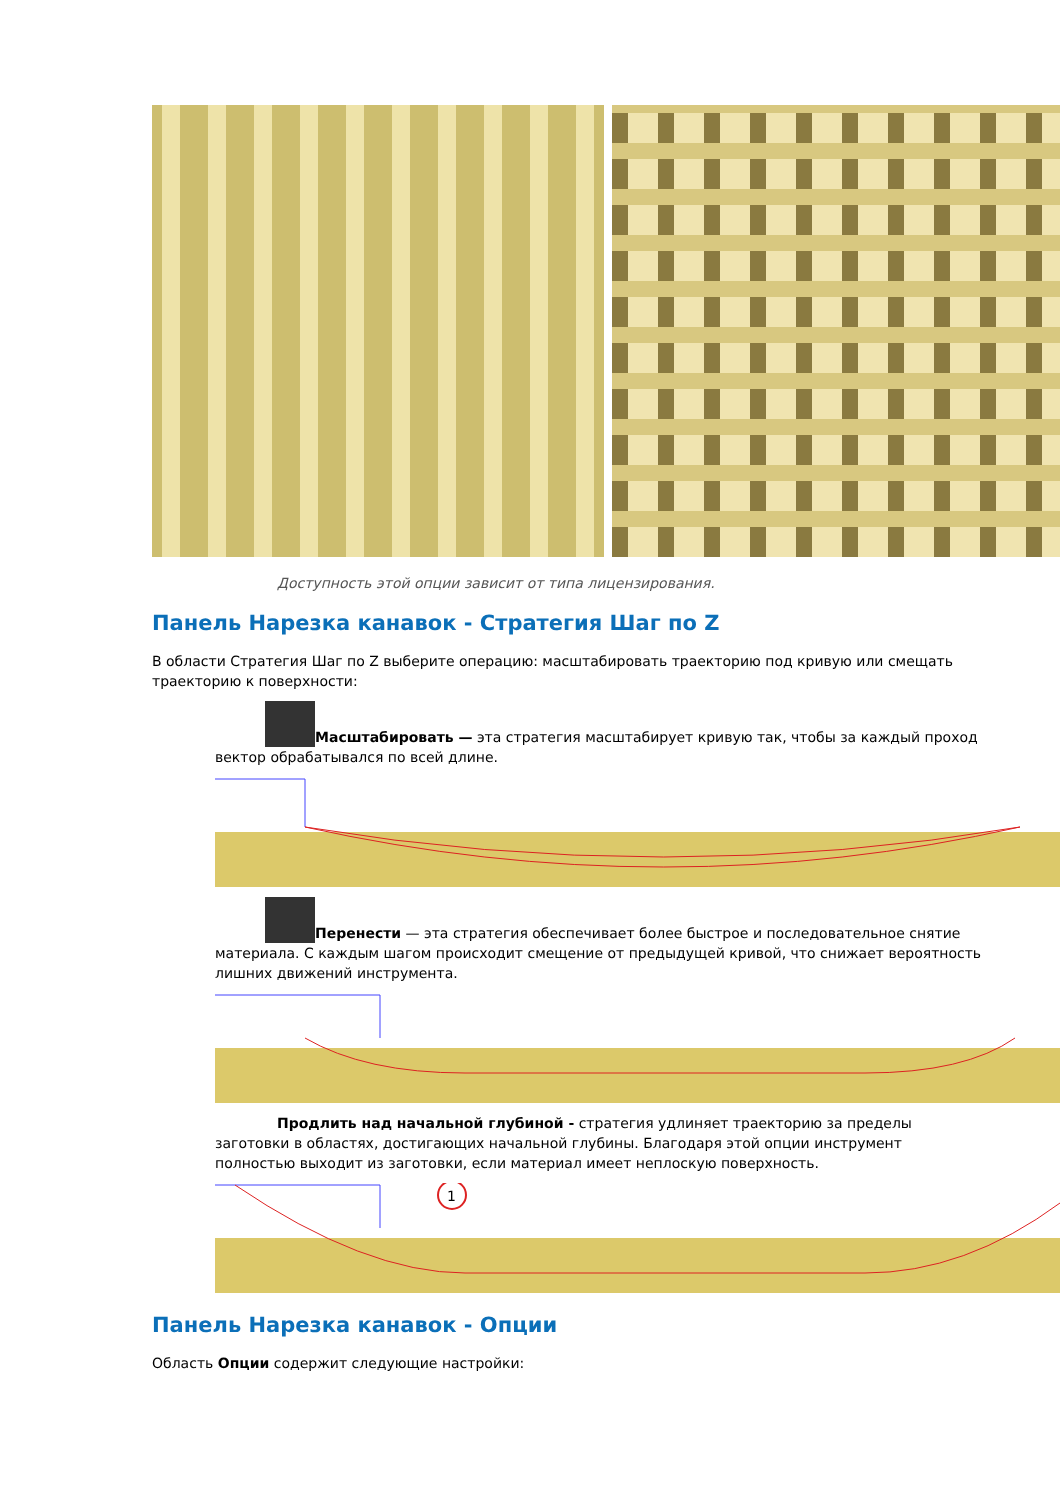Доступность этой опции зависит от типа лицензирования.
Панель Нарезка канавок - Стратегия Шаг по Z
В области Стратегия Шаг по Z выберите операцию: масштабировать траекторию под кривую или смещать траекторию к поверхности:
Масштабировать — эта стратегия масштабирует кривую так, чтобы за каждый проход вектор обрабатывался по всей длине.
Перенести — эта стратегия обеспечивает более быстрое и последовательное снятие материала. С каждым шагом происходит смещение от предыдущей кривой, что снижает вероятность лишних движений инструмента.
Продлить над начальной глубиной - стратегия удлиняет траекторию за пределы заготовки в областях, достигающих начальной глубины. Благодаря этой опции инструмент полностью выходит из заготовки, если материал имеет неплоскую поверхность.
1
Панель Нарезка канавок - Опции
Область Опции содержит следующие настройки: